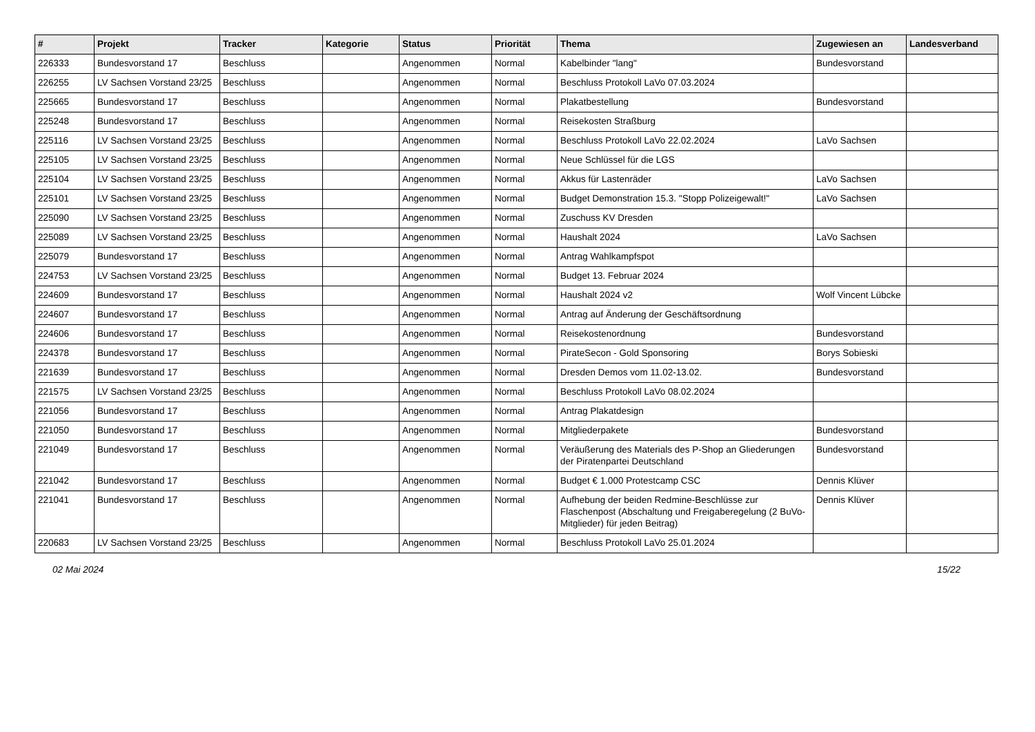| # | Projekt | Tracker | Kategorie | Status | Priorität | Thema | Zugewiesen an | Landesverband |
| --- | --- | --- | --- | --- | --- | --- | --- | --- |
| 226333 | Bundesvorstand 17 | Beschluss | | Angenommen | Normal | Kabelbinder "lang" | Bundesvorstand | |
| 226255 | LV Sachsen Vorstand 23/25 | Beschluss | | Angenommen | Normal | Beschluss Protokoll LaVo 07.03.2024 | | |
| 225665 | Bundesvorstand 17 | Beschluss | | Angenommen | Normal | Plakatbestellung | Bundesvorstand | |
| 225248 | Bundesvorstand 17 | Beschluss | | Angenommen | Normal | Reisekosten Straßburg | | |
| 225116 | LV Sachsen Vorstand 23/25 | Beschluss | | Angenommen | Normal | Beschluss Protokoll LaVo 22.02.2024 | LaVo Sachsen | |
| 225105 | LV Sachsen Vorstand 23/25 | Beschluss | | Angenommen | Normal | Neue Schlüssel für die LGS | | |
| 225104 | LV Sachsen Vorstand 23/25 | Beschluss | | Angenommen | Normal | Akkus für Lastenräder | LaVo Sachsen | |
| 225101 | LV Sachsen Vorstand 23/25 | Beschluss | | Angenommen | Normal | Budget Demonstration 15.3. "Stopp Polizeigewalt!" | LaVo Sachsen | |
| 225090 | LV Sachsen Vorstand 23/25 | Beschluss | | Angenommen | Normal | Zuschuss KV Dresden | | |
| 225089 | LV Sachsen Vorstand 23/25 | Beschluss | | Angenommen | Normal | Haushalt 2024 | LaVo Sachsen | |
| 225079 | Bundesvorstand 17 | Beschluss | | Angenommen | Normal | Antrag Wahlkampfspot | | |
| 224753 | LV Sachsen Vorstand 23/25 | Beschluss | | Angenommen | Normal | Budget 13. Februar 2024 | | |
| 224609 | Bundesvorstand 17 | Beschluss | | Angenommen | Normal | Haushalt 2024 v2 | Wolf Vincent Lübcke | |
| 224607 | Bundesvorstand 17 | Beschluss | | Angenommen | Normal | Antrag auf Änderung der Geschäftsordnung | | |
| 224606 | Bundesvorstand 17 | Beschluss | | Angenommen | Normal | Reisekostenordnung | Bundesvorstand | |
| 224378 | Bundesvorstand 17 | Beschluss | | Angenommen | Normal | PirateSecon - Gold Sponsoring | Borys Sobieski | |
| 221639 | Bundesvorstand 17 | Beschluss | | Angenommen | Normal | Dresden Demos vom 11.02-13.02. | Bundesvorstand | |
| 221575 | LV Sachsen Vorstand 23/25 | Beschluss | | Angenommen | Normal | Beschluss Protokoll LaVo 08.02.2024 | | |
| 221056 | Bundesvorstand 17 | Beschluss | | Angenommen | Normal | Antrag Plakatdesign | | |
| 221050 | Bundesvorstand 17 | Beschluss | | Angenommen | Normal | Mitgliederpakete | Bundesvorstand | |
| 221049 | Bundesvorstand 17 | Beschluss | | Angenommen | Normal | Veräußerung des Materials des P-Shop an Gliederungen der Piratenpartei Deutschland | Bundesvorstand | |
| 221042 | Bundesvorstand 17 | Beschluss | | Angenommen | Normal | Budget € 1.000 Protestcamp CSC | Dennis Klüver | |
| 221041 | Bundesvorstand 17 | Beschluss | | Angenommen | Normal | Aufhebung der beiden Redmine-Beschlüsse zur Flaschenpost (Abschaltung und Freigaberegelung (2 BuVo-Mitglieder) für jeden Beitrag) | Dennis Klüver | |
| 220683 | LV Sachsen Vorstand 23/25 | Beschluss | | Angenommen | Normal | Beschluss Protokoll LaVo 25.01.2024 | | |
02 Mai 2024 15/22